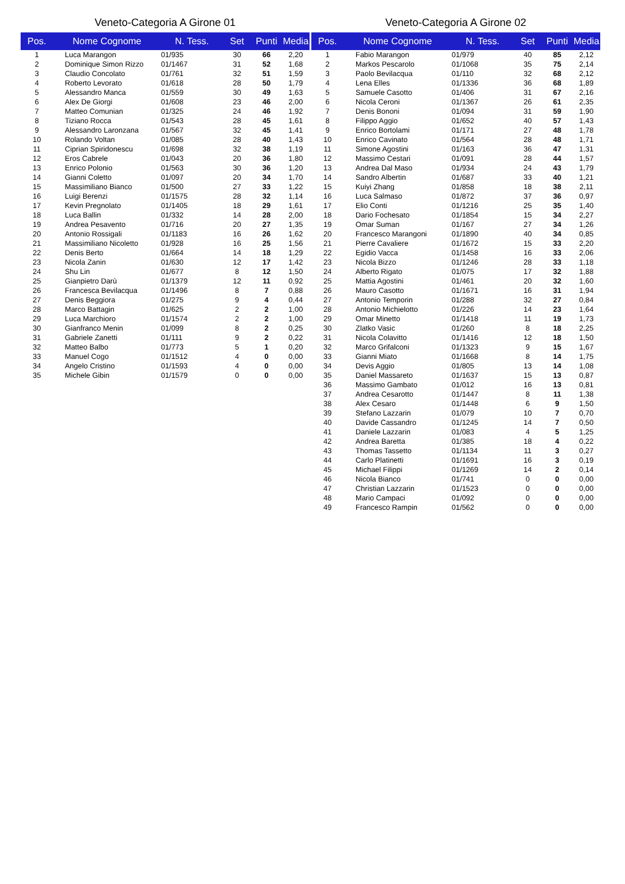Veneto-Categoria A Girone 01
| Pos. | Nome Cognome | N. Tess. | Set | Punti | Media |
| --- | --- | --- | --- | --- | --- |
| 1 | Luca Marangon | 01/935 | 30 | 66 | 2,20 |
| 2 | Dominique Simon Rizzo | 01/1467 | 31 | 52 | 1,68 |
| 3 | Claudio Concolato | 01/761 | 32 | 51 | 1,59 |
| 4 | Roberto Levorato | 01/618 | 28 | 50 | 1,79 |
| 5 | Alessandro Manca | 01/559 | 30 | 49 | 1,63 |
| 6 | Alex De Giorgi | 01/608 | 23 | 46 | 2,00 |
| 7 | Matteo Comunian | 01/325 | 24 | 46 | 1,92 |
| 8 | Tiziano Rocca | 01/543 | 28 | 45 | 1,61 |
| 9 | Alessandro Laronzana | 01/567 | 32 | 45 | 1,41 |
| 10 | Rolando Voltan | 01/085 | 28 | 40 | 1,43 |
| 11 | Ciprian Spiridonescu | 01/698 | 32 | 38 | 1,19 |
| 12 | Eros Cabrele | 01/043 | 20 | 36 | 1,80 |
| 13 | Enrico Polonio | 01/563 | 30 | 36 | 1,20 |
| 14 | Gianni Coletto | 01/097 | 20 | 34 | 1,70 |
| 15 | Massimiliano Bianco | 01/500 | 27 | 33 | 1,22 |
| 16 | Luigi Berenzi | 01/1575 | 28 | 32 | 1,14 |
| 17 | Kevin Pregnolato | 01/1405 | 18 | 29 | 1,61 |
| 18 | Luca Ballin | 01/332 | 14 | 28 | 2,00 |
| 19 | Andrea Pesavento | 01/716 | 20 | 27 | 1,35 |
| 20 | Antonio Rossigali | 01/1183 | 16 | 26 | 1,62 |
| 21 | Massimiliano Nicoletto | 01/928 | 16 | 25 | 1,56 |
| 22 | Denis Berto | 01/664 | 14 | 18 | 1,29 |
| 23 | Nicola Zanin | 01/630 | 12 | 17 | 1,42 |
| 24 | Shu Lin | 01/677 | 8 | 12 | 1,50 |
| 25 | Gianpietro Darù | 01/1379 | 12 | 11 | 0,92 |
| 26 | Francesca Bevilacqua | 01/1496 | 8 | 7 | 0,88 |
| 27 | Denis Beggiora | 01/275 | 9 | 4 | 0,44 |
| 28 | Marco Battagin | 01/625 | 2 | 2 | 1,00 |
| 29 | Luca Marchioro | 01/1574 | 2 | 2 | 1,00 |
| 30 | Gianfranco Menin | 01/099 | 8 | 2 | 0,25 |
| 31 | Gabriele Zanetti | 01/111 | 9 | 2 | 0,22 |
| 32 | Matteo Balbo | 01/773 | 5 | 1 | 0,20 |
| 33 | Manuel Cogo | 01/1512 | 4 | 0 | 0,00 |
| 34 | Angelo Cristino | 01/1593 | 4 | 0 | 0,00 |
| 35 | Michele Gibin | 01/1579 | 0 | 0 | 0,00 |
Veneto-Categoria A Girone 02
| Pos. | Nome Cognome | N. Tess. | Set | Punti | Media |
| --- | --- | --- | --- | --- | --- |
| 1 | Fabio Marangon | 01/979 | 40 | 85 | 2,12 |
| 2 | Markos Pescarolo | 01/1068 | 35 | 75 | 2,14 |
| 3 | Paolo Bevilacqua | 01/110 | 32 | 68 | 2,12 |
| 4 | Lena Elles | 01/1336 | 36 | 68 | 1,89 |
| 5 | Samuele Casotto | 01/406 | 31 | 67 | 2,16 |
| 6 | Nicola Ceroni | 01/1367 | 26 | 61 | 2,35 |
| 7 | Denis Bononi | 01/094 | 31 | 59 | 1,90 |
| 8 | Filippo Aggio | 01/652 | 40 | 57 | 1,43 |
| 9 | Enrico Bortolami | 01/171 | 27 | 48 | 1,78 |
| 10 | Enrico Cavinato | 01/564 | 28 | 48 | 1,71 |
| 11 | Simone Agostini | 01/163 | 36 | 47 | 1,31 |
| 12 | Massimo Cestari | 01/091 | 28 | 44 | 1,57 |
| 13 | Andrea Dal Maso | 01/934 | 24 | 43 | 1,79 |
| 14 | Sandro Albertin | 01/687 | 33 | 40 | 1,21 |
| 15 | Kuiyi Zhang | 01/858 | 18 | 38 | 2,11 |
| 16 | Luca Salmaso | 01/872 | 37 | 36 | 0,97 |
| 17 | Elio Conti | 01/1216 | 25 | 35 | 1,40 |
| 18 | Dario Fochesato | 01/1854 | 15 | 34 | 2,27 |
| 19 | Omar Suman | 01/167 | 27 | 34 | 1,26 |
| 20 | Francesco Marangoni | 01/1890 | 40 | 34 | 0,85 |
| 21 | Pierre Cavaliere | 01/1672 | 15 | 33 | 2,20 |
| 22 | Egidio Vacca | 01/1458 | 16 | 33 | 2,06 |
| 23 | Nicola Bizzo | 01/1246 | 28 | 33 | 1,18 |
| 24 | Alberto Rigato | 01/075 | 17 | 32 | 1,88 |
| 25 | Mattia Agostini | 01/461 | 20 | 32 | 1,60 |
| 26 | Mauro Casotto | 01/1671 | 16 | 31 | 1,94 |
| 27 | Antonio Temporin | 01/288 | 32 | 27 | 0,84 |
| 28 | Antonio Michielotto | 01/226 | 14 | 23 | 1,64 |
| 29 | Omar Minetto | 01/1418 | 11 | 19 | 1,73 |
| 30 | Zlatko Vasic | 01/260 | 8 | 18 | 2,25 |
| 31 | Nicola Colavitto | 01/1416 | 12 | 18 | 1,50 |
| 32 | Marco Grifalconi | 01/1323 | 9 | 15 | 1,67 |
| 33 | Gianni Miato | 01/1668 | 8 | 14 | 1,75 |
| 34 | Devis Aggio | 01/805 | 13 | 14 | 1,08 |
| 35 | Daniel Massareto | 01/1637 | 15 | 13 | 0,87 |
| 36 | Massimo Gambato | 01/012 | 16 | 13 | 0,81 |
| 37 | Andrea Cesarotto | 01/1447 | 8 | 11 | 1,38 |
| 38 | Alex Cesaro | 01/1448 | 6 | 9 | 1,50 |
| 39 | Stefano Lazzarin | 01/079 | 10 | 7 | 0,70 |
| 40 | Davide Cassandro | 01/1245 | 14 | 7 | 0,50 |
| 41 | Daniele Lazzarin | 01/083 | 4 | 5 | 1,25 |
| 42 | Andrea Baretta | 01/385 | 18 | 4 | 0,22 |
| 43 | Thomas Tassetto | 01/1134 | 11 | 3 | 0,27 |
| 44 | Carlo Platinetti | 01/1691 | 16 | 3 | 0,19 |
| 45 | Michael Filippi | 01/1269 | 14 | 2 | 0,14 |
| 46 | Nicola Bianco | 01/741 | 0 | 0 | 0,00 |
| 47 | Christian Lazzarin | 01/1523 | 0 | 0 | 0,00 |
| 48 | Mario Campaci | 01/092 | 0 | 0 | 0,00 |
| 49 | Francesco Rampin | 01/562 | 0 | 0 | 0,00 |